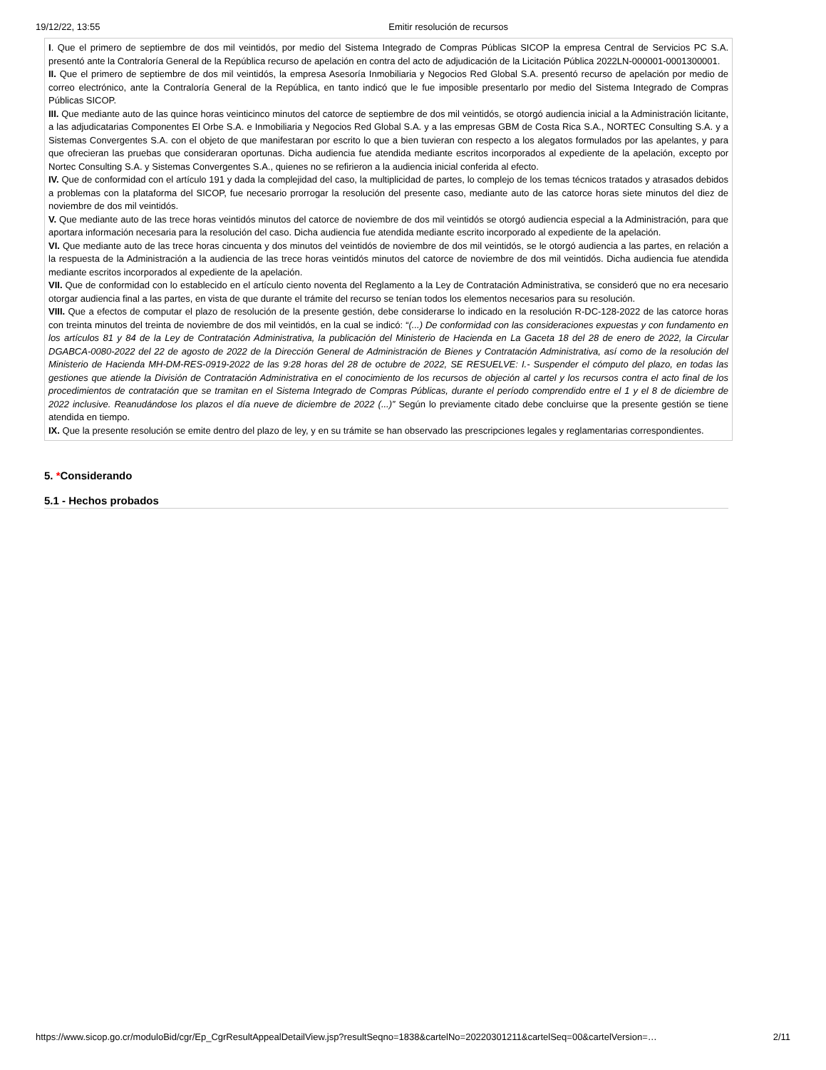19/12/22, 13:55 Emitir resolución de recursos
I. Que el primero de septiembre de dos mil veintidós, por medio del Sistema Integrado de Compras Públicas SICOP la empresa Central de Servicios PC S.A. presentó ante la Contraloría General de la República recurso de apelación en contra del acto de adjudicación de la Licitación Pública 2022LN-000001-0001300001.
II. Que el primero de septiembre de dos mil veintidós, la empresa Asesoría Inmobiliaria y Negocios Red Global S.A. presentó recurso de apelación por medio de correo electrónico, ante la Contraloría General de la República, en tanto indicó que le fue imposible presentarlo por medio del Sistema Integrado de Compras Públicas SICOP.
III. Que mediante auto de las quince horas veinticinco minutos del catorce de septiembre de dos mil veintidós, se otorgó audiencia inicial a la Administración licitante, a las adjudicatarias Componentes El Orbe S.A. e Inmobiliaria y Negocios Red Global S.A. y a las empresas GBM de Costa Rica S.A., NORTEC Consulting S.A. y a Sistemas Convergentes S.A. con el objeto de que manifestaran por escrito lo que a bien tuvieran con respecto a los alegatos formulados por las apelantes, y para que ofrecieran las pruebas que consideraran oportunas. Dicha audiencia fue atendida mediante escritos incorporados al expediente de la apelación, excepto por Nortec Consulting S.A. y Sistemas Convergentes S.A., quienes no se refirieron a la audiencia inicial conferida al efecto.
IV. Que de conformidad con el artículo 191 y dada la complejidad del caso, la multiplicidad de partes, lo complejo de los temas técnicos tratados y atrasados debidos a problemas con la plataforma del SICOP, fue necesario prorrogar la resolución del presente caso, mediante auto de las catorce horas siete minutos del diez de noviembre de dos mil veintidós.
V. Que mediante auto de las trece horas veintidós minutos del catorce de noviembre de dos mil veintidós se otorgó audiencia especial a la Administración, para que aportara información necesaria para la resolución del caso. Dicha audiencia fue atendida mediante escrito incorporado al expediente de la apelación.
VI. Que mediante auto de las trece horas cincuenta y dos minutos del veintidós de noviembre de dos mil veintidós, se le otorgó audiencia a las partes, en relación a la respuesta de la Administración a la audiencia de las trece horas veintidós minutos del catorce de noviembre de dos mil veintidós. Dicha audiencia fue atendida mediante escritos incorporados al expediente de la apelación.
VII. Que de conformidad con lo establecido en el artículo ciento noventa del Reglamento a la Ley de Contratación Administrativa, se consideró que no era necesario otorgar audiencia final a las partes, en vista de que durante el trámite del recurso se tenían todos los elementos necesarios para su resolución.
VIII. Que a efectos de computar el plazo de resolución de la presente gestión, debe considerarse lo indicado en la resolución R-DC-128-2022 de las catorce horas con treinta minutos del treinta de noviembre de dos mil veintidós, en la cual se indicó: “(...) De conformidad con las consideraciones expuestas y con fundamento en los artículos 81 y 84 de la Ley de Contratación Administrativa, la publicación del Ministerio de Hacienda en La Gaceta 18 del 28 de enero de 2022, la Circular DGABCA-0080-2022 del 22 de agosto de 2022 de la Dirección General de Administración de Bienes y Contratación Administrativa, así como de la resolución del Ministerio de Hacienda MH-DM-RES-0919-2022 de las 9:28 horas del 28 de octubre de 2022, SE RESUELVE: I.- Suspender el cómputo del plazo, en todas las gestiones que atiende la División de Contratación Administrativa en el conocimiento de los recursos de objeción al cartel y los recursos contra el acto final de los procedimientos de contratación que se tramitan en el Sistema Integrado de Compras Públicas, durante el período comprendido entre el 1 y el 8 de diciembre de 2022 inclusive. Reanudándose los plazos el día nueve de diciembre de 2022 (...)” Según lo previamente citado debe concluirse que la presente gestión se tiene atendida en tiempo.
IX. Que la presente resolución se emite dentro del plazo de ley, y en su trámite se han observado las prescripciones legales y reglamentarias correspondientes.
5. *Considerando
5.1 - Hechos probados
https://www.sicop.go.cr/moduloBid/cgr/Ep_CgrResultAppealDetailView.jsp?resultSeqno=1838&cartelNo=20220301211&cartelSeq=00&cartelVersion=… 2/11